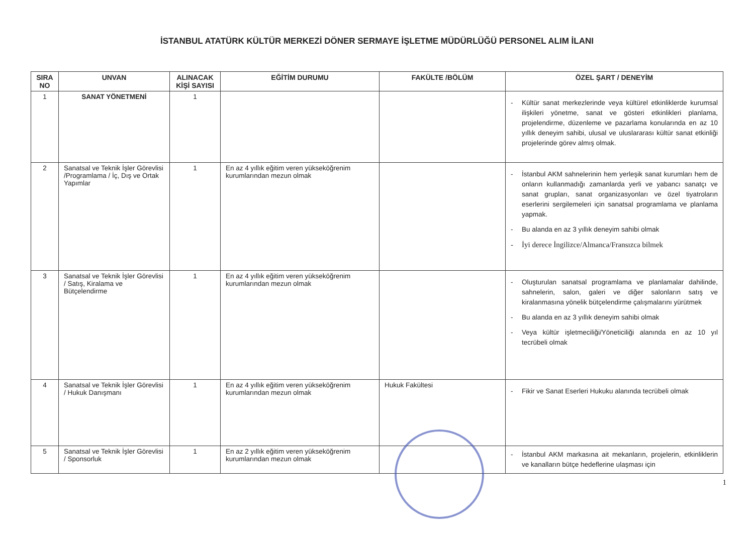İSTANBUL ATATÜRK KÜLTÜR MERKEZİ DÖNER SERMAYE İŞLETME MÜDÜRLÜĞÜ PERSONEL ALIM İLANI
| SIRA NO | UNVAN | ALINACAK KİŞİ SAYISI | EĞİTİM DURUMU | FAKÜLTE /BÖLÜM | ÖZEL ŞART / DENEYİM |
| --- | --- | --- | --- | --- | --- |
| 1 | SANAT YÖNETMENİ | 1 | | | - Kültür sanat merkezlerinde veya kültürel etkinliklerde kurumsal ilişkileri yönetme, sanat ve gösteri etkinlikleri planlama, projelendirme, düzenleme ve pazarlama konularında en az 10 yıllık deneyim sahibi, ulusal ve uluslararası kültür sanat etkinliği projelerinde görev almış olmak. |
| 2 | Sanatsal ve Teknik İşler Görevlisi /Programlama / İç, Dış ve Ortak Yapımlar | 1 | En az 4 yıllık eğitim veren yükseköğrenim kurumlarından mezun olmak | | - İstanbul AKM sahnelerinin hem yerleşik sanat kurumları hem de onların kullanmadığı zamanlarda yerli ve yabancı sanatçı ve sanat grupları, sanat organizasyonları ve özel tiyatroların eserlerini sergilemeleri için sanatsal programlama ve planlama yapmak. - Bu alanda en az 3 yıllık deneyim sahibi olmak - İyi derece İngilizce/Almanca/Fransızca bilmek |
| 3 | Sanatsal ve Teknik İşler Görevlisi / Satış, Kiralama ve Bütçelendirme | 1 | En az 4 yıllık eğitim veren yükseköğrenim kurumlarından mezun olmak | | - Oluşturulan sanatsal programlama ve planlamalar dahilinde, sahnelerin, salon, galeri ve diğer salonların satış ve kiralanmasına yönelik bütçelendirme çalışmalarını yürütmek - Bu alanda en az 3 yıllık deneyim sahibi olmak - Veya kültür işletmeciliği/Yöneticiliği alanında en az 10 yıl tecrübeli olmak |
| 4 | Sanatsal ve Teknik İşler Görevlisi / Hukuk Danışmanı | 1 | En az 4 yıllık eğitim veren yükseköğrenim kurumlarından mezun olmak | Hukuk Fakültesi | - Fikir ve Sanat Eserleri Hukuku alanında tecrübeli olmak |
| 5 | Sanatsal ve Teknik İşler Görevlisi / Sponsorluk | 1 | En az 2 yıllık eğitim veren yükseköğrenim kurumlarından mezun olmak | | - İstanbul AKM markasına ait mekanların, projelerin, etkinliklerin ve kanalların bütçe hedeflerine ulaşması için |
1